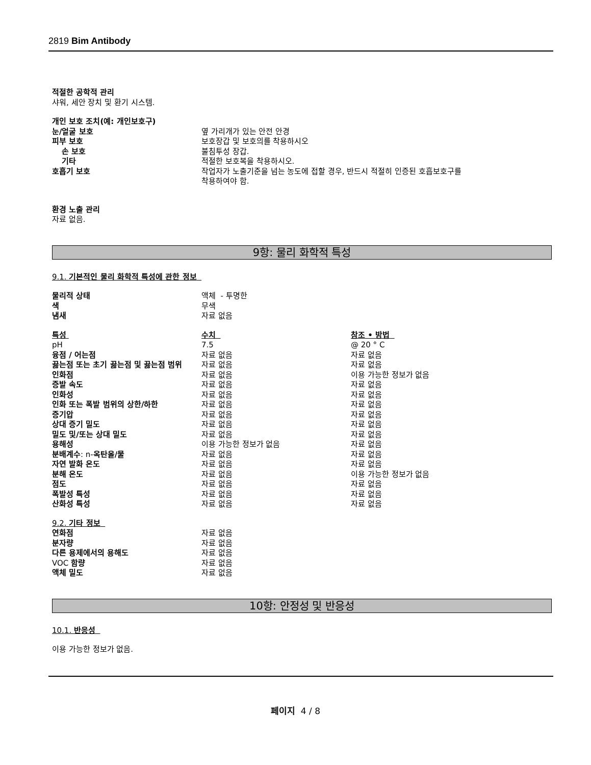2819 Bim Antibody
적절한 공학적 관리
샤워, 세안 장치 및 환기 시스템.
| 개인 보호 조치(예: 개인보호구) | |
| 눈/얼굴 보호 | 옆 가리개가 있는 안전 안경 |
| 피부 보호 | 보호장갑 및 보호의를 착용하시오 |
| 손 보호 | 불침투성 장갑. |
| 기타 | 적절한 보호복을 착용하시오. |
| 호흡기 보호 | 작업자가 노출기준을 넘는 농도에 접할 경우, 반드시 적절히 인증된 호흡보호구를 착용하여야 함. |
환경 노출 관리
자료 없음.
9항: 물리 화학적 특성
9.1. 기본적인 물리 화학적 특성에 관한 정보
| 물리적 상태 | 액체 - 투명한 |
| 색 | 무색 |
| 냄새 | 자료 없음 |
| 특성 | 수치 | 참조 • 방법 |
| pH | 7.5 | @ 20 ° C |
| 융점 / 어는점 | 자료 없음 | 자료 없음 |
| 끓는점 또는 초기 끓는점 및 끓는점 범위 | 자료 없음 | 자료 없음 |
| 인화점 | 자료 없음 | 이용 가능한 정보가 없음 |
| 증발 속도 | 자료 없음 | 자료 없음 |
| 인화성 | 자료 없음 | 자료 없음 |
| 인화 또는 폭발 범위의 상한/하한 | 자료 없음 | 자료 없음 |
| 증기압 | 자료 없음 | 자료 없음 |
| 상대 증기 밀도 | 자료 없음 | 자료 없음 |
| 밀도 및/또는 상대 밀도 | 자료 없음 | 자료 없음 |
| 용해성 | 이용 가능한 정보가 없음 | 자료 없음 |
| 분배계수 : n- 옥탄올/물 | 자료 없음 | 자료 없음 |
| 자연 발화 온도 | 자료 없음 | 자료 없음 |
| 분해 온도 | 자료 없음 | 이용 가능한 정보가 없음 |
| 점도 | 자료 없음 | 자료 없음 |
| 폭발성 특성 | 자료 없음 | 자료 없음 |
| 산화성 특성 | 자료 없음 | 자료 없음 |
9.2. 기타 정보
| 연화점 | 자료 없음 |
| 분자량 | 자료 없음 |
| 다른 용제에서의 용해도 | 자료 없음 |
| VOC 함량 | 자료 없음 |
| 액체 밀도 | 자료 없음 |
10항: 안정성 및 반응성
10.1. 반응성
이용 가능한 정보가 없음.
페이지 4 / 8